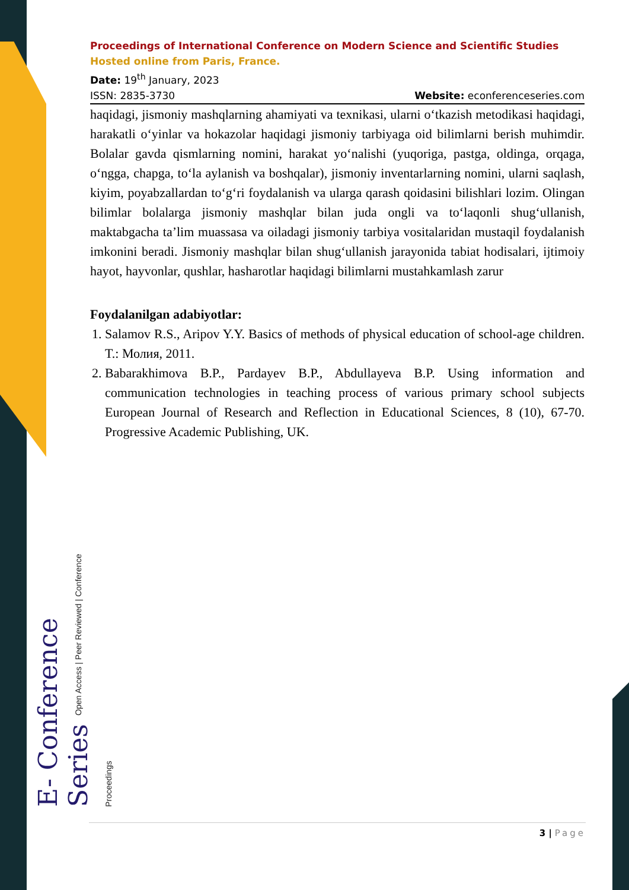E- Conference Series Open Access | Peer Reviewed | Conference Proceedings
Proceedings of International Conference on Modern Science and Scientific Studies
Hosted online from Paris, France.
Date: 19<sup>th</sup> January, 2023
ISSN: 2835-3730 Website: econferenceseries.com
haqidagi, jismoniy mashqlarning ahamiyati va texnikasi, ularni o‘tkazish metodikasi haqidagi, harakatli o‘yinlar va hokazolar haqidagi jismoniy tarbiyaga oid bilimlarni berish muhimdir. Bolalar gavda qismlarning nomini, harakat yo‘nalishi (yuqoriga, pastga, oldinga, orqaga, o‘ngga, chapga, to‘la aylanish va boshqalar), jismoniy inventarlarning nomini, ularni saqlash, kiyim, poyabzallardan to‘g‘ri foydalanish va ularga qarash qoidasini bilishlari lozim. Olingan bilimlar bolalarga jismoniy mashqlar bilan juda ongli va to‘laqonli shug‘ullanish, maktabgacha ta’lim muassasa va oiladagi jismoniy tarbiya vositalaridan mustaqil foydalanish imkonini beradi. Jismoniy mashqlar bilan shug‘ullanish jarayonida tabiat hodisalari, ijtimoiy hayot, hayvonlar, qushlar, hasharotlar haqidagi bilimlarni mustahkamlash zarur
Foydalanilgan adabiyotlar:
1. Salamov R.S., Aripov Y.Y. Basics of methods of physical education of school-age children. T.: Молия, 2011.
2. Babarakhimova B.P., Pardayev B.P., Abdullayeva B.P. Using information and communication technologies in teaching process of various primary school subjects European Journal of Research and Reflection in Educational Sciences, 8 (10), 67-70. Progressive Academic Publishing, UK.
3 | Page